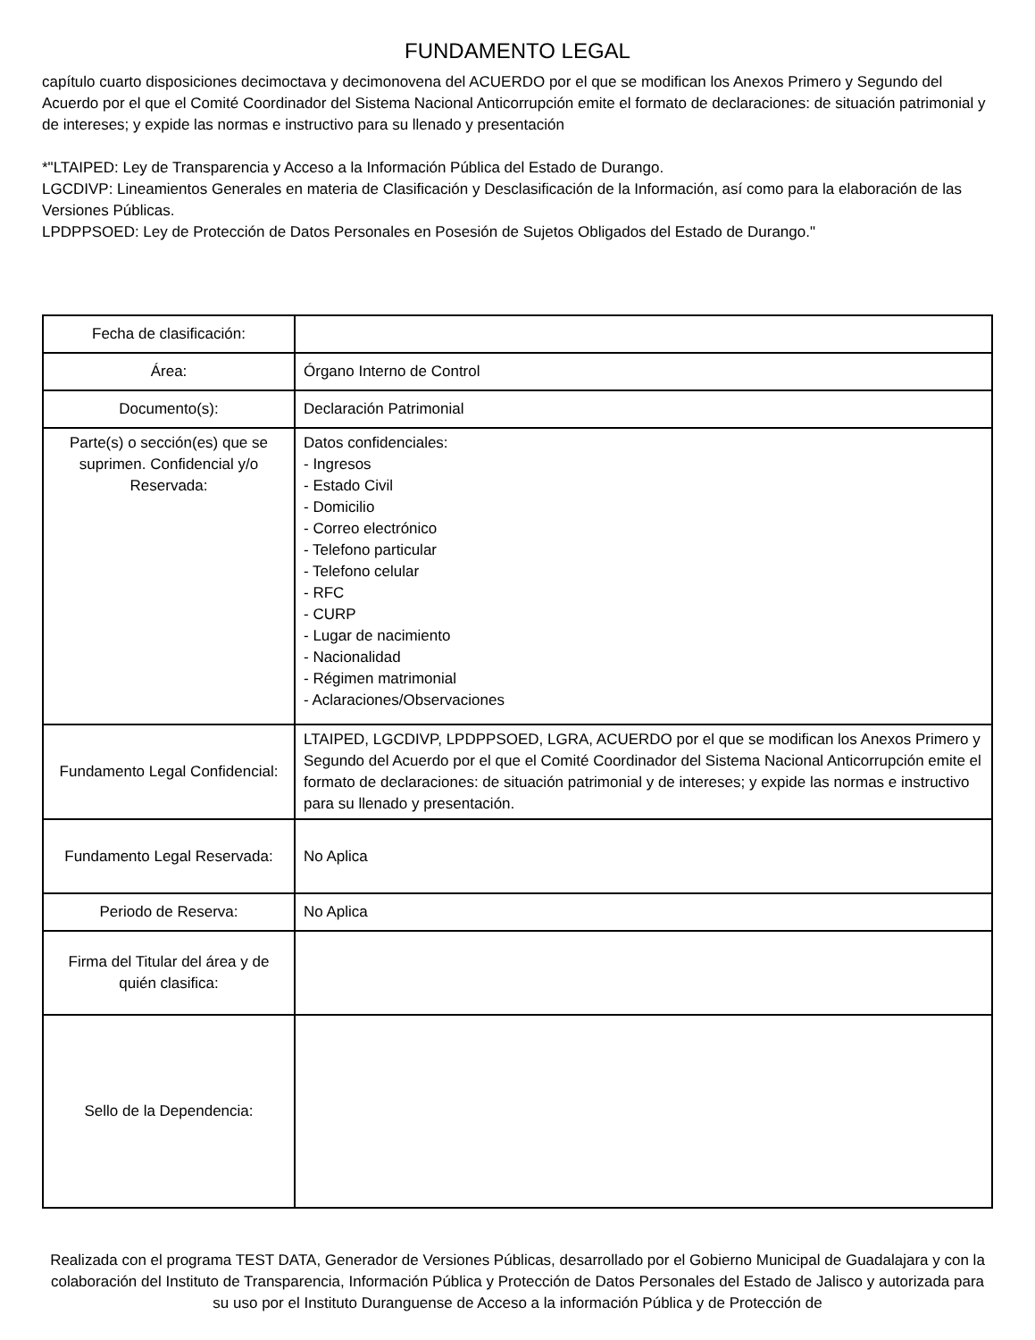FUNDAMENTO LEGAL
capítulo cuarto disposiciones decimoctava y decimonovena del ACUERDO por el que se modifican los Anexos Primero y Segundo del Acuerdo por el que el Comité Coordinador del Sistema Nacional Anticorrupción emite el formato de declaraciones: de situación patrimonial y de intereses; y expide las normas e instructivo para su llenado y presentación
*"LTAIPED: Ley de Transparencia y Acceso a la Información Pública del Estado de Durango.
LGCDIVP: Lineamientos Generales en materia de Clasificación y Desclasificación de la Información, así como para la elaboración de las Versiones Públicas.
LPDPPSOED: Ley de Protección de Datos Personales en Posesión de Sujetos Obligados del Estado de Durango."
| Fecha de clasificación: | |
| Área: | Órgano Interno de Control |
| Documento(s): | Declaración Patrimonial |
| Parte(s) o sección(es) que se suprimen. Confidencial y/o Reservada: | Datos confidenciales: - Ingresos - Estado Civil - Domicilio - Correo electrónico - Telefono particular - Telefono celular - RFC - CURP - Lugar de nacimiento - Nacionalidad - Régimen matrimonial - Aclaraciones/Observaciones |
| Fundamento Legal Confidencial: | LTAIPED, LGCDIVP, LPDPPSOED, LGRA, ACUERDO por el que se modifican los Anexos Primero y Segundo del Acuerdo por el que el Comité Coordinador del Sistema Nacional Anticorrupción emite el formato de declaraciones: de situación patrimonial y de intereses; y expide las normas e instructivo para su llenado y presentación. |
| Fundamento Legal Reservada: | No Aplica |
| Periodo de Reserva: | No Aplica |
| Firma del Titular del área y de quién clasifica: | |
| Sello de la Dependencia: | |
Realizada con el programa TEST DATA, Generador de Versiones Públicas, desarrollado por el Gobierno Municipal de Guadalajara y con la colaboración del Instituto de Transparencia, Información Pública y Protección de Datos Personales del Estado de Jalisco y autorizada para su uso por el Instituto Duranguense de Acceso a la información Pública y de Protección de